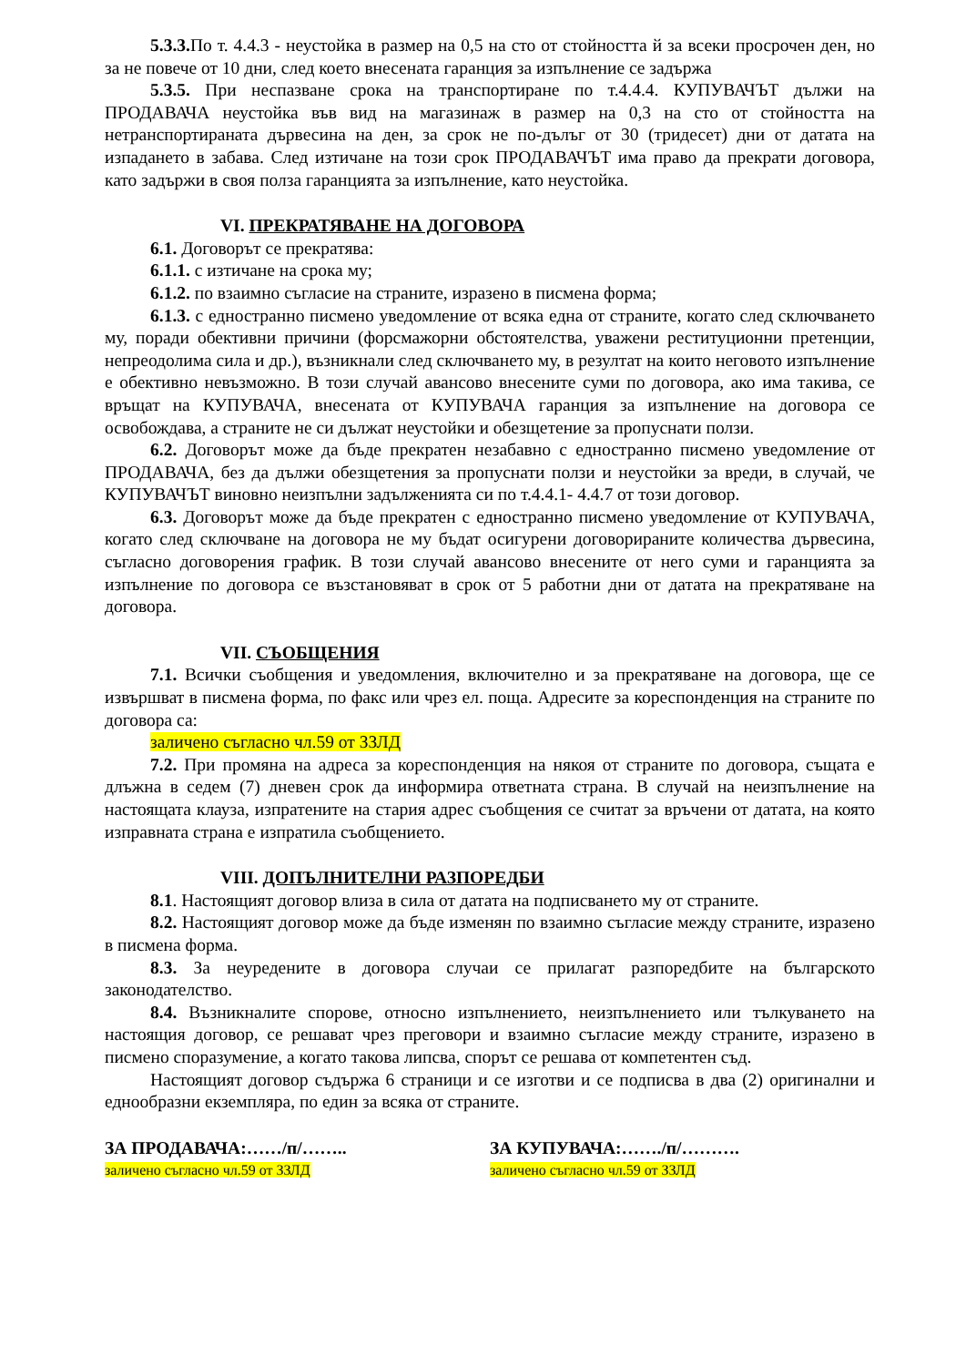5.3.3. По т. 4.4.3 - неустойка в размер на 0,5 на сто от стойността й за всеки просрочен ден, но за не повече от 10 дни, след което внесената гаранция за изпълнение се задържа
5.3.5. При неспазване срока на транспортиране по т.4.4.4. КУПУВАЧЪТ дължи на ПРОДАВАЧА неустойка във вид на магазинаж в размер на 0,3 на сто от стойността на нетранспортираната дървесина на ден, за срок не по-дълъг от 30 (тридесет) дни от датата на изпадането в забава. След изтичане на този срок ПРОДАВАЧЪТ има право да прекрати договора, като задържи в своя полза гаранцията за изпълнение, като неустойка.
VI. ПРЕКРАТЯВАНЕ НА ДОГОВОРА
6.1. Договорът се прекратява:
6.1.1. с изтичане на срока му;
6.1.2. по взаимно съгласие на страните, изразено в писмена форма;
6.1.3. с едностранно писмено уведомление от всяка една от страните, когато след сключването му, поради обективни причини (форсмажорни обстоятелства, уважени реституционни претенции, непреодолима сила и др.), възникнали след сключването му, в резултат на които неговото изпълнение е обективно невъзможно. В този случай авансово внесените суми по договора, ако има такива, се връщат на КУПУВАЧА, внесената от КУПУВАЧА гаранция за изпълнение на договора се освобождава, а страните не си дължат неустойки и обезщетение за пропуснати ползи.
6.2. Договорът може да бъде прекратен незабавно с едностранно писмено уведомление от ПРОДАВАЧА, без да дължи обезщетения за пропуснати ползи и неустойки за вреди, в случай, че КУПУВАЧЪТ виновно неизпълни задълженията си по т.4.4.1- 4.4.7 от този договор.
6.3. Договорът може да бъде прекратен с едностранно писмено уведомление от КУПУВАЧА, когато след сключване на договора не му бъдат осигурени договорираните количества дървесина, съгласно договорения график. В този случай авансово внесените от него суми и гаранцията за изпълнение по договора се възстановяват в срок от 5 работни дни от датата на прекратяване на договора.
VII. СЪОБЩЕНИЯ
7.1. Всички съобщения и уведомления, включително и за прекратяване на договора, ще се извършват в писмена форма, по факс или чрез ел. поща. Адресите за кореспонденция на страните по договора са:
заличено съгласно чл.59 от ЗЗЛД
7.2. При промяна на адреса за кореспонденция на някоя от страните по договора, същата е длъжна в седем (7) дневен срок да информира ответната страна. В случай на неизпълнение на настоящата клауза, изпратените на стария адрес съобщения се считат за връчени от датата, на която изправната страна е изпратила съобщението.
VIII. ДОПЪЛНИТЕЛНИ РАЗПОРЕДБИ
8.1. Настоящият договор влиза в сила от датата на подписването му от страните.
8.2. Настоящият договор може да бъде изменян по взаимно съгласие между страните, изразено в писмена форма.
8.3. За неуредените в договора случаи се прилагат разпоредбите на българското законодателство.
8.4. Възникналите спорове, относно изпълнението, неизпълнението или тълкуването на настоящия договор, се решават чрез преговори и взаимно съгласие между страните, изразено в писмено споразумение, а когато такова липсва, спорът се решава от компетентен съд.
Настоящият договор съдържа 6 страници и се изготви и се подписва в два (2) оригинални и еднообразни екземпляра, по един за всяка от страните.
ЗА ПРОДАВАЧА:……/п/…….. ЗА КУПУВАЧА:……./п/……….
заличено съгласно чл.59 от ЗЗЛД заличено съгласно чл.59 от ЗЗЛД